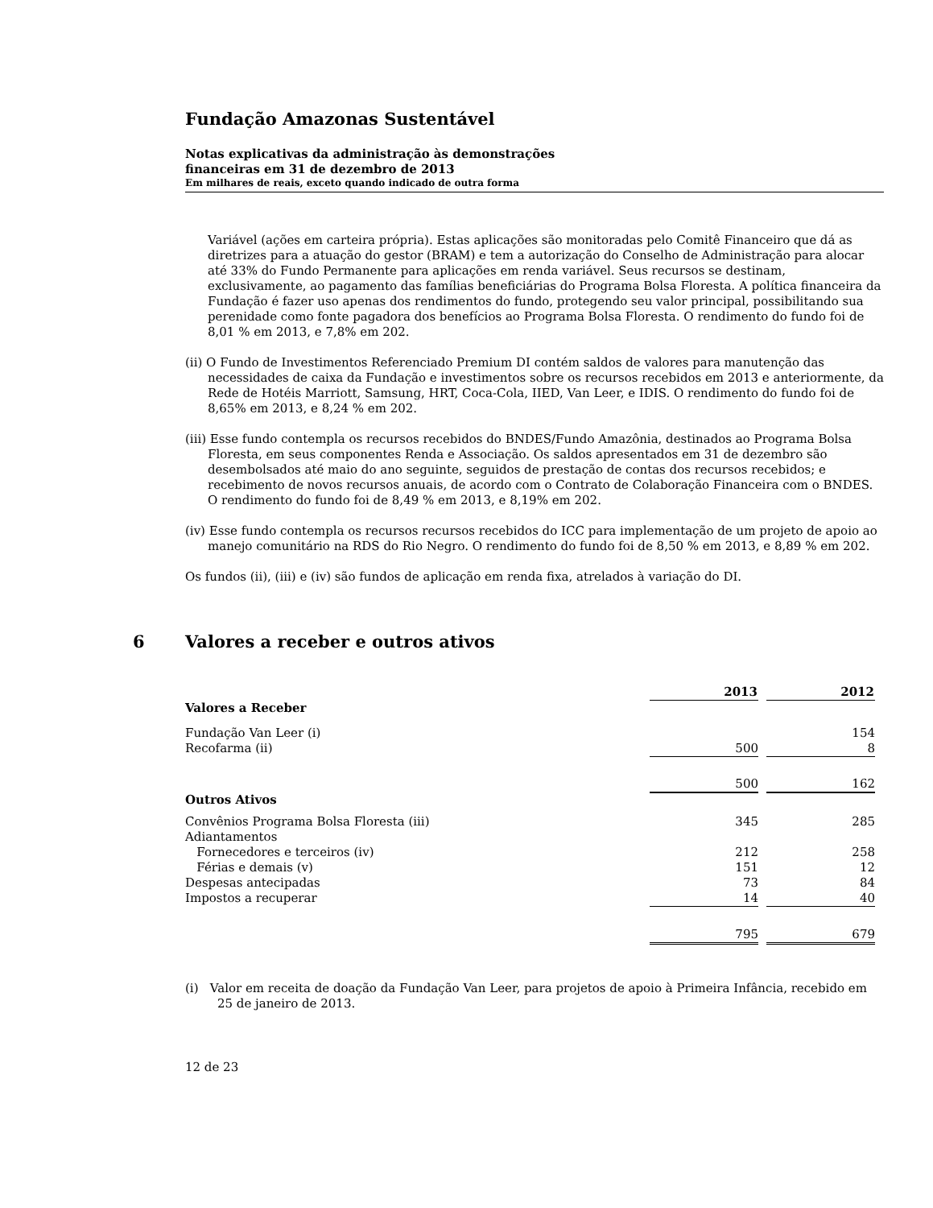Fundação Amazonas Sustentável
Notas explicativas da administração às demonstrações
financeiras em 31 de dezembro de 2013
Em milhares de reais, exceto quando indicado de outra forma
Variável (ações em carteira própria). Estas aplicações são monitoradas pelo Comitê Financeiro que dá as diretrizes para a atuação do gestor (BRAM) e tem a autorização do Conselho de Administração para alocar até 33% do Fundo Permanente para aplicações em renda variável. Seus recursos se destinam, exclusivamente, ao pagamento das famílias beneficiárias do Programa Bolsa Floresta. A política financeira da Fundação é fazer uso apenas dos rendimentos do fundo, protegendo seu valor principal, possibilitando sua perenidade como fonte pagadora dos benefícios ao Programa Bolsa Floresta. O rendimento do fundo foi de 8,01 % em 2013, e 7,8% em 202.
(ii) O Fundo de Investimentos Referenciado Premium DI contém saldos de valores para manutenção das necessidades de caixa da Fundação e investimentos sobre os recursos recebidos em 2013 e anteriormente, da Rede de Hotéis Marriott, Samsung, HRT, Coca-Cola, IIED, Van Leer, e IDIS. O rendimento do fundo foi de 8,65% em 2013, e 8,24 % em 202.
(iii) Esse fundo contempla os recursos recebidos do BNDES/Fundo Amazônia, destinados ao Programa Bolsa Floresta, em seus componentes Renda e Associação. Os saldos apresentados em 31 de dezembro são desembolsados até maio do ano seguinte, seguidos de prestação de contas dos recursos recebidos; e recebimento de novos recursos anuais, de acordo com o Contrato de Colaboração Financeira com o BNDES. O rendimento do fundo foi de 8,49 % em 2013, e 8,19% em 202.
(iv) Esse fundo contempla os recursos recursos recebidos do ICC para implementação de um projeto de apoio ao manejo comunitário na RDS do Rio Negro. O rendimento do fundo foi de 8,50 % em 2013, e 8,89 % em 202.
Os fundos (ii), (iii) e (iv) são fundos de aplicação em renda fixa, atrelados à variação do DI.
6 Valores a receber e outros ativos
| | 2013 | | 2012 |
| Valores a Receber | | | |
| Fundação Van Leer (i) | | | 154 |
| Recofarma (ii) | 500 | | 8 |
| | 500 | | 162 |
| Outros Ativos | | | |
| Convênios Programa Bolsa Floresta (iii) | 345 | | 285 |
| Adiantamentos | | | |
| Fornecedores e terceiros (iv) | 212 | | 258 |
| Férias e demais (v) | 151 | | 12 |
| Despesas antecipadas | 73 | | 84 |
| Impostos a recuperar | 14 | | 40 |
| | 795 | | 679 |
(i) Valor em receita de doação da Fundação Van Leer, para projetos de apoio à Primeira Infância, recebido em 25 de janeiro de 2013.
12 de 23